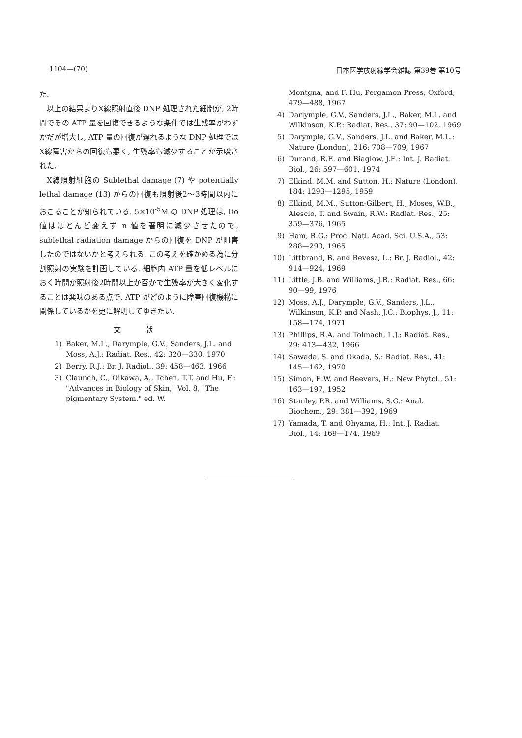1104—(70) 日本医学放射線学会雑誌 第39巻 第10号
た.
以上の結果よりX線照射直後 DNP 処理された細胞が, 2時間でその ATP 量を回復できるような条件では生残率がわずかだが増大し, ATP 量の回復が遅れるような DNP 処理ではX線障害からの回復も悪く, 生残率も減少することが示唆された.
X線照射細胞の Sublethal damage (7) や potentially lethal damage (13) からの回復も照射後2～3時間以内におこることが知られている. 5×10<sup>-5</sup>M の DNP 処理は, Do 値はほとんど変えず n 値を著明に減少させたので, sublethal radiation damage からの回復を DNP が阻害したのではないかと考えられる. この考えを確かめる為に分割照射の実験を計画している. 細胞内 ATP 量を低レベルにおく時間が照射後2時間以上か否かで生残率が大きく変化することは興味のある点で, ATP がどのように障害回復機構に関係しているかを更に解明してゆきたい.
文 献
1) Baker, M.L., Darymple, G.V., Sanders, J.L. and Moss, A.J.: Radiat. Res., 42: 320—330, 1970
2) Berry, R.J.: Br. J. Radiol., 39: 458—463, 1966
3) Claunch, C., Oikawa, A., Tchen, T.T. and Hu, F.: "Advances in Biology of Skin," Vol. 8, "The pigmentary System." ed. W.
Montgna, and F. Hu, Pergamon Press, Oxford, 479—488, 1967
4) Darlymple, G.V., Sanders, J.L., Baker, M.L. and Wilkinson, K.P.: Radiat. Res., 37: 90—102, 1969
5) Darymple, G.V., Sanders, J.L. and Baker, M.L.: Nature (London), 216: 708—709, 1967
6) Durand, R.E. and Biaglow, J.E.: Int. J. Radiat. Biol., 26: 597—601, 1974
7) Elkind, M.M. and Sutton, H.: Nature (London), 184: 1293—1295, 1959
8) Elkind, M.M., Sutton-Gilbert, H., Moses, W.B., Alesclo, T. and Swain, R.W.: Radiat. Res., 25: 359—376, 1965
9) Ham, R.G.: Proc. Natl. Acad. Sci. U.S.A., 53: 288—293, 1965
10) Littbrand, B. and Revesz, L.: Br. J. Radiol., 42: 914—924, 1969
11) Little, J.B. and Williams, J.R.: Radiat. Res., 66: 90—99, 1976
12) Moss, A.J., Darymple, G.V., Sanders, J.L., Wilkinson, K.P. and Nash, J.C.: Biophys. J., 11: 158—174, 1971
13) Phillips, R.A. and Tolmach, L.J.: Radiat. Res., 29: 413—432, 1966
14) Sawada, S. and Okada, S.: Radiat. Res., 41: 145—162, 1970
15) Simon, E.W. and Beevers, H.: New Phytol., 51: 163—197, 1952
16) Stanley, P.R. and Williams, S.G.: Anal. Biochem., 29: 381—392, 1969
17) Yamada, T. and Ohyama, H.: Int. J. Radiat. Biol., 14: 169—174, 1969